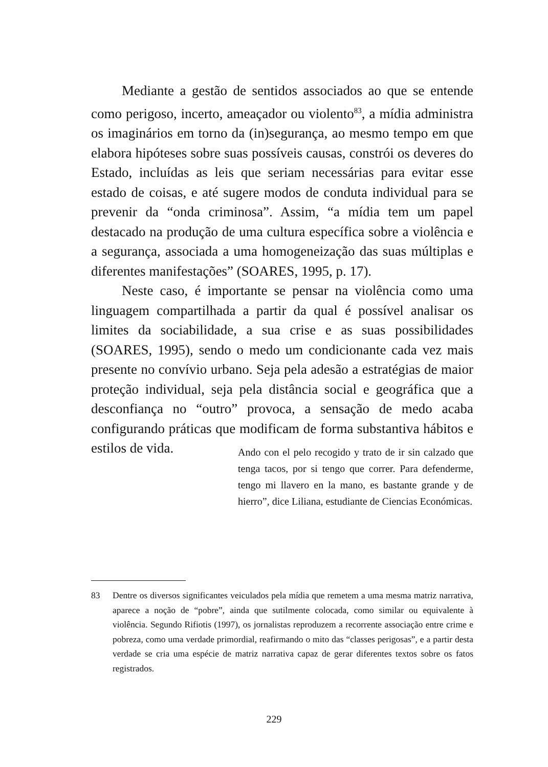Mediante a gestão de sentidos associados ao que se entende como perigoso, incerto, ameaçador ou violento<sup>83</sup>, a mídia administra os imaginários em torno da (in)segurança, ao mesmo tempo em que elabora hipóteses sobre suas possíveis causas, constrói os deveres do Estado, incluídas as leis que seriam necessárias para evitar esse estado de coisas, e até sugere modos de conduta individual para se prevenir da “onda criminosa”. Assim, “a mídia tem um papel destacado na produção de uma cultura específica sobre a violência e a segurança, associada a uma homogeneização das suas múltiplas e diferentes manifestações” (SOARES, 1995, p. 17).
Neste caso, é importante se pensar na violência como uma linguagem compartilhada a partir da qual é possível analisar os limites da sociabilidade, a sua crise e as suas possibilidades (SOARES, 1995), sendo o medo um condicionante cada vez mais presente no convívio urbano. Seja pela adesão a estratégias de maior proteção individual, seja pela distância social e geográfica que a desconfiança no “outro” provoca, a sensação de medo acaba configurando práticas que modificam de forma substantiva hábitos e estilos de vida.
Ando con el pelo recogido y trato de ir sin calzado que tenga tacos, por si tengo que correr. Para defenderme, tengo mi llavero en la mano, es bastante grande y de hierro”, dice Liliana, estudiante de Ciencias Económicas.
83 Dentre os diversos significantes veiculados pela mídia que remetem a uma mesma matriz narrativa, aparece a noção de “pobre”, ainda que sutilmente colocada, como similar ou equivalente à violência. Segundo Rifiotis (1997), os jornalistas reproduzem a recorrente associação entre crime e pobreza, como uma verdade primordial, reafirmando o mito das “classes perigosas”, e a partir desta verdade se cria uma espécie de matriz narrativa capaz de gerar diferentes textos sobre os fatos registrados.
229